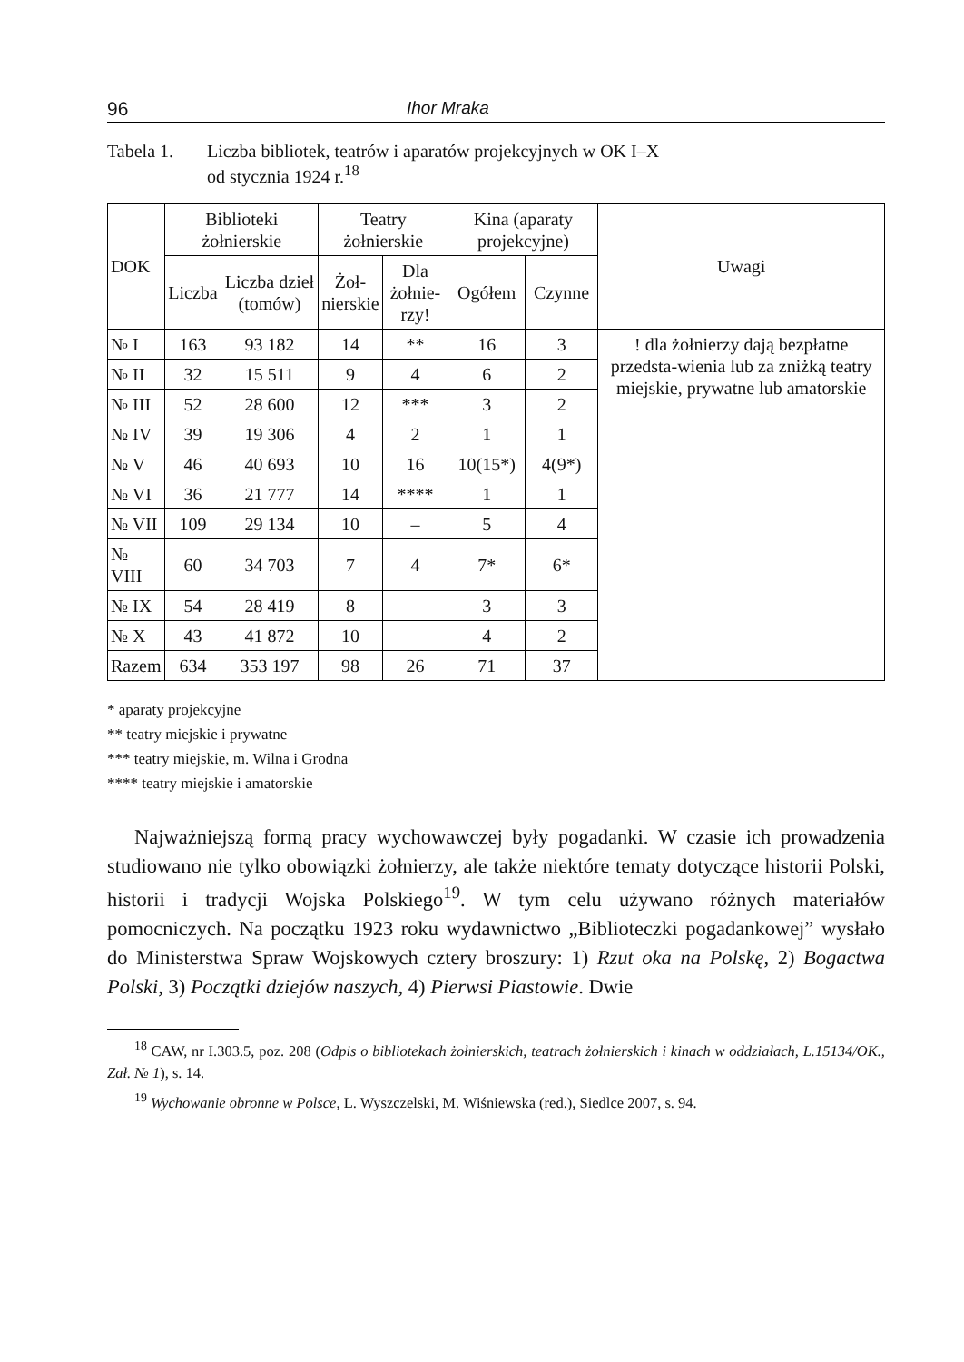96 Ihor Mraka
Tabela 1. Liczba bibliotek, teatrów i aparatów projekcyjnych w OK I–X
od stycznia 1924 r.<sup>18</sup>
| DOK | Biblioteki żołnierskie | | Teatry żołnierskie | | Kina (aparaty projekcyjne) | | Uwagi |
| --- | --- | --- | --- | --- | --- | --- | --- |
| | Liczba | Liczba dzieł (tomów) | Żoł- nierskie | Dla żołnie- rzy! | Ogółem | Czynne | |
| № I | 163 | 93 182 | 14 | ** | 16 | 3 | ! dla żołnierzy dają bezpłatne przedsta-wienia lub za zniżką teatry miejskie, prywatne lub amatorskie |
| № II | 32 | 15 511 | 9 | 4 | 6 | 2 | |
| № III | 52 | 28 600 | 12 | *** | 3 | 2 | |
| № IV | 39 | 19 306 | 4 | 2 | 1 | 1 | |
| № V | 46 | 40 693 | 10 | 16 | 10(15*) | 4(9*) | |
| № VI | 36 | 21 777 | 14 | **** | 1 | 1 | |
| № VII | 109 | 29 134 | 10 | – | 5 | 4 | |
| № VIII | 60 | 34 703 | 7 | 4 | 7* | 6* | |
| № IX | 54 | 28 419 | 8 | | 3 | 3 | |
| № X | 43 | 41 872 | 10 | | 4 | 2 | |
| Razem | 634 | 353 197 | 98 | 26 | 71 | 37 | |
* aparaty projekcyjne
** teatry miejskie i prywatne
*** teatry miejskie, m. Wilna i Grodna
**** teatry miejskie i amatorskie
Najważniejszą formą pracy wychowawczej były pogadanki. W czasie ich prowadzenia studiowano nie tylko obowiązki żołnierzy, ale także niektóre tematy dotyczące historii Polski, historii i tradycji Wojska Polskiego<sup>19</sup>. W tym celu używano różnych materiałów pomocniczych. Na początku 1923 roku wydawnictwo „Biblioteczki pogadankowej” wysłało do Ministerstwa Spraw Wojskowych cztery broszury: 1) Rzut oka na Polskę, 2) Bogactwa Polski, 3) Początki dziejów naszych, 4) Pierwsi Piastowie. Dwie
<sup>18</sup> CAW, nr I.303.5, poz. 208 (Odpis o bibliotekach żołnierskich, teatrach żołnierskich i kinach w oddziałach, L.15134/OK., Zał. № 1), s. 14.
<sup>19</sup> Wychowanie obronne w Polsce, L. Wyszczelski, M. Wiśniewska (red.), Siedlce 2007, s. 94.